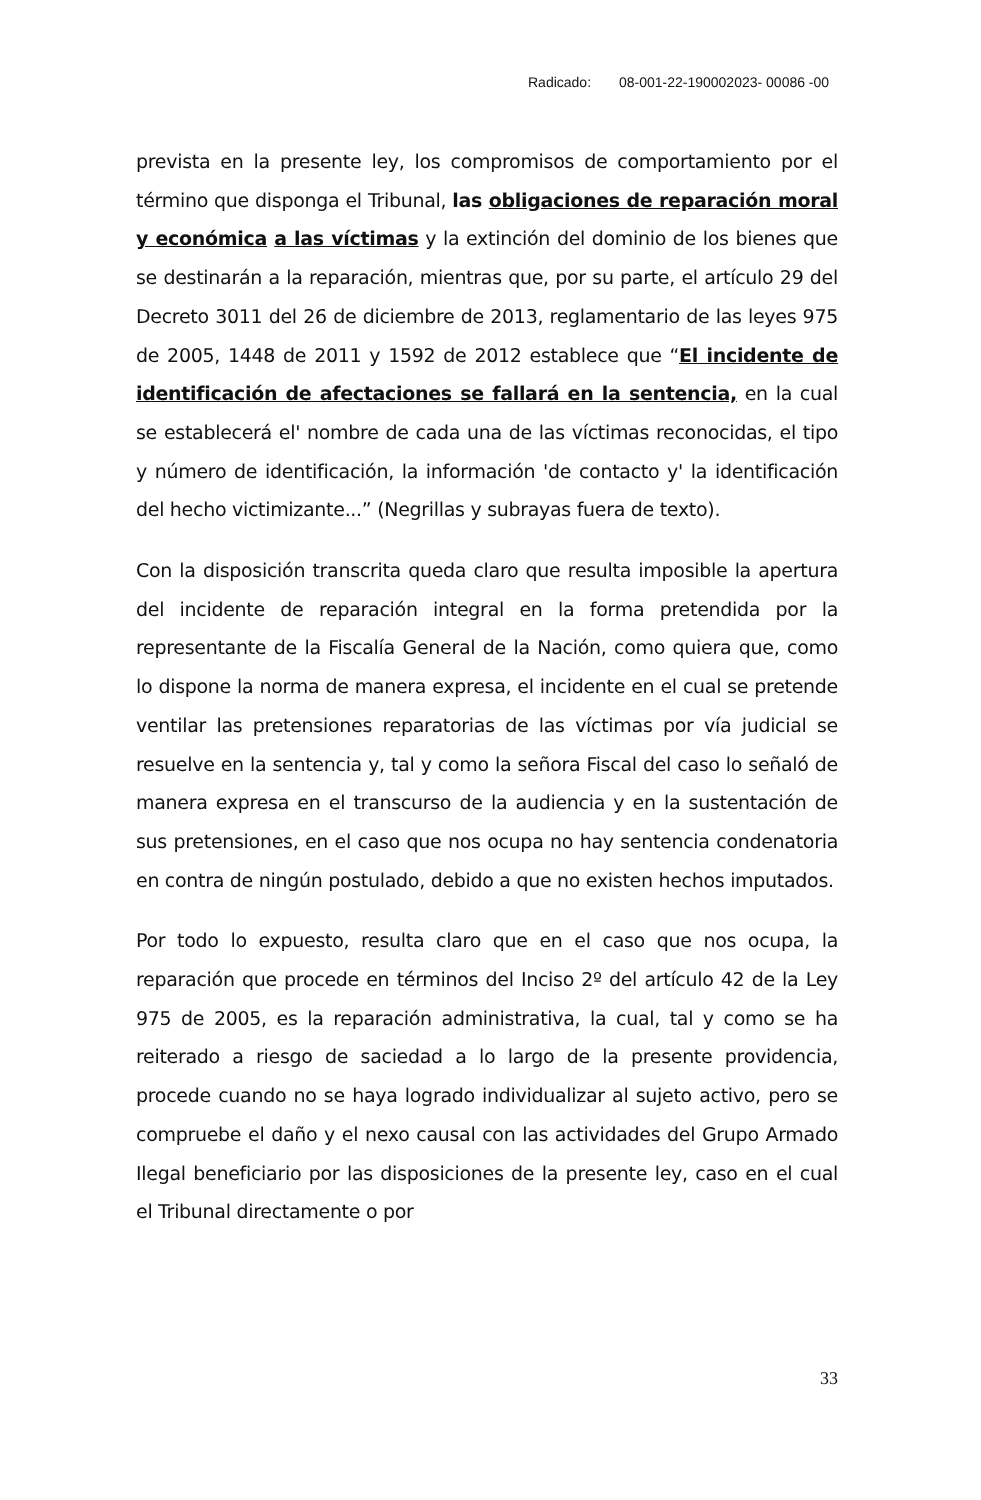Radicado: 08-001-22-190002023- 00086 -00
prevista en la presente ley, los compromisos de comportamiento por el término que disponga el Tribunal, las obligaciones de reparación moral y económica a las víctimas y la extinción del dominio de los bienes que se destinarán a la reparación, mientras que, por su parte, el artículo 29 del Decreto 3011 del 26 de diciembre de 2013, reglamentario de las leyes 975 de 2005, 1448 de 2011 y 1592 de 2012 establece que “El incidente de identificación de afectaciones se fallará en la sentencia, en la cual se establecerá el' nombre de cada una de las víctimas reconocidas, el tipo y número de identificación, la información 'de contacto y' la identificación del hecho victimizante...” (Negrillas y subrayas fuera de texto).
Con la disposición transcrita queda claro que resulta imposible la apertura del incidente de reparación integral en la forma pretendida por la representante de la Fiscalía General de la Nación, como quiera que, como lo dispone la norma de manera expresa, el incidente en el cual se pretende ventilar las pretensiones reparatorias de las víctimas por vía judicial se resuelve en la sentencia y, tal y como la señora Fiscal del caso lo señaló de manera expresa en el transcurso de la audiencia y en la sustentación de sus pretensiones, en el caso que nos ocupa no hay sentencia condenatoria en contra de ningún postulado, debido a que no existen hechos imputados.
Por todo lo expuesto, resulta claro que en el caso que nos ocupa, la reparación que procede en términos del Inciso 2º del artículo 42 de la Ley 975 de 2005, es la reparación administrativa, la cual, tal y como se ha reiterado a riesgo de saciedad a lo largo de la presente providencia, procede cuando no se haya logrado individualizar al sujeto activo, pero se compruebe el daño y el nexo causal con las actividades del Grupo Armado Ilegal beneficiario por las disposiciones de la presente ley, caso en el cual el Tribunal directamente o por
33